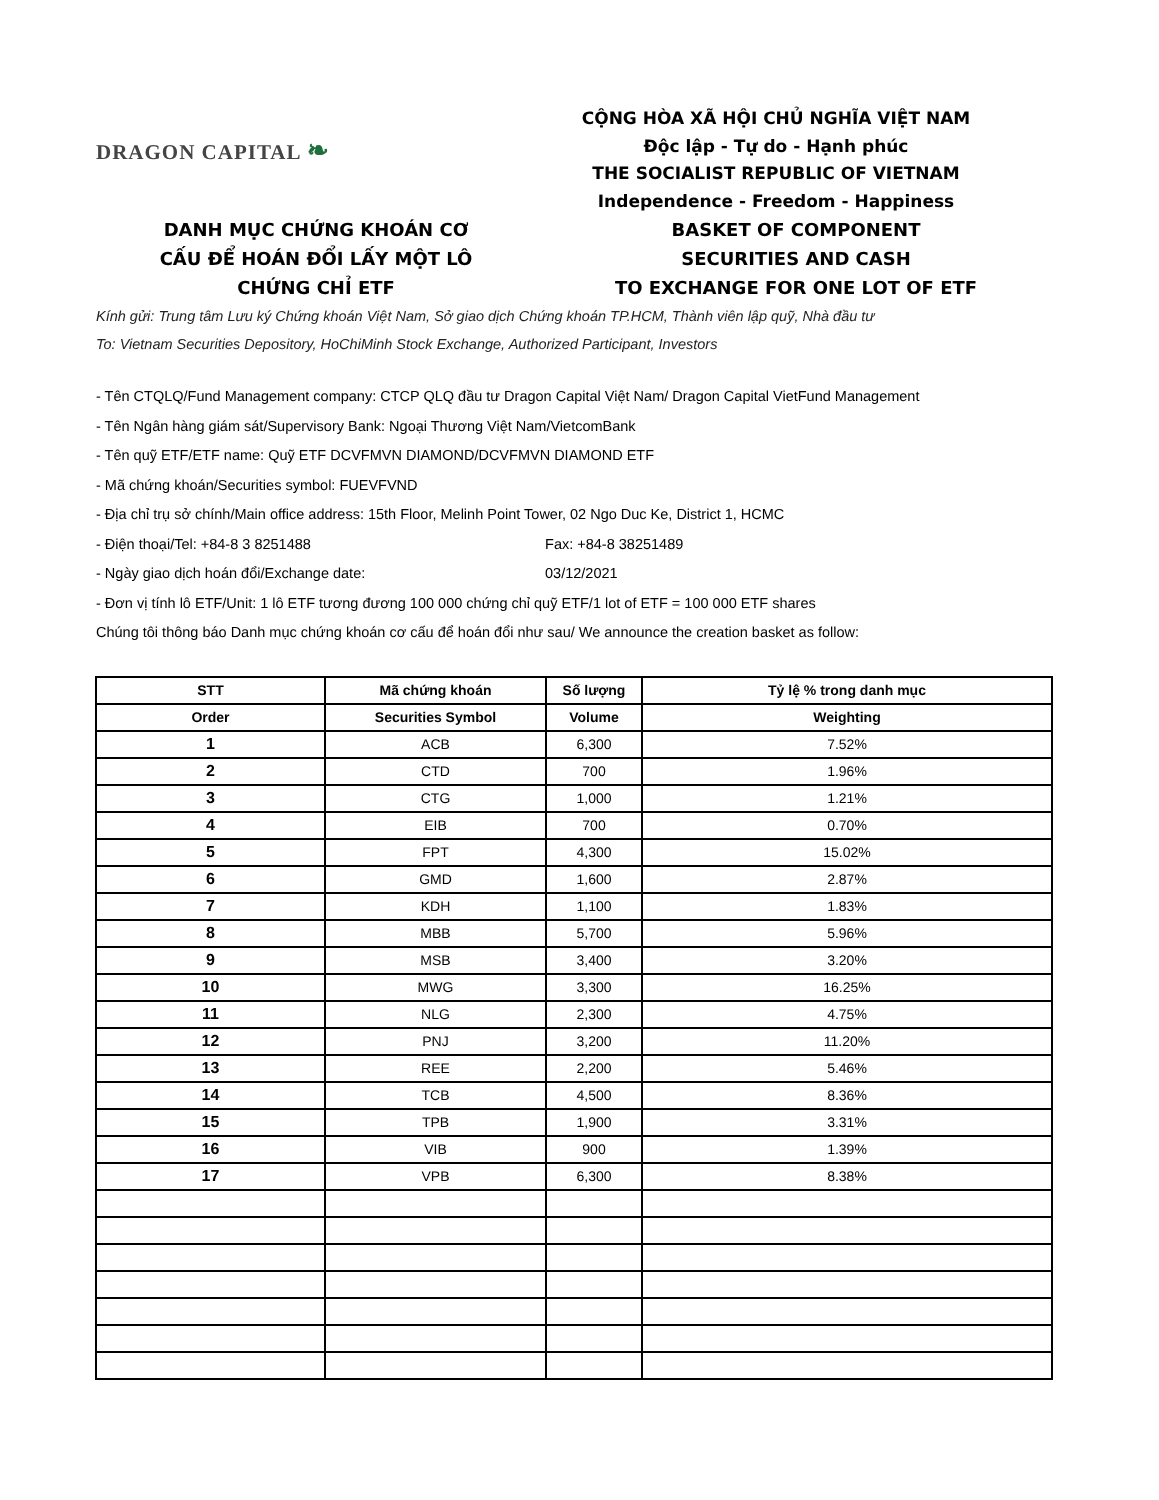DRAGON CAPITAL ❧
CỘNG HÒA XÃ HỘI CHỦ NGHĨA VIỆT NAM
Độc lập - Tự do - Hạnh phúc
THE SOCIALIST REPUBLIC OF VIETNAM
Independence - Freedom - Happiness
DANH MỤC CHỨNG KHOÁN CƠ
CẤU ĐỂ HOÁN ĐỔI LẤY MỘT LÔ
CHỨNG CHỈ ETF
BASKET OF COMPONENT
SECURITIES AND CASH
TO EXCHANGE FOR ONE LOT OF ETF
Kính gửi: Trung tâm Lưu ký Chứng khoán Việt Nam, Sở giao dịch Chứng khoán TP.HCM, Thành viên lập quỹ, Nhà đầu tư
To: Vietnam Securities Depository, HoChiMinh Stock Exchange, Authorized Participant, Investors
- Tên CTQLQ/Fund Management company: CTCP QLQ đầu tư Dragon Capital Việt Nam/ Dragon Capital VietFund Management
- Tên Ngân hàng giám sát/Supervisory Bank: Ngoại Thương Việt Nam/VietcomBank
- Tên quỹ ETF/ETF name: Quỹ ETF DCVFMVN DIAMOND/DCVFMVN DIAMOND ETF
- Mã chứng khoán/Securities symbol: FUEVFVND
- Địa chỉ trụ sở chính/Main office address: 15th Floor, Melinh Point Tower, 02 Ngo Duc Ke, District 1, HCMC
- Điện thoại/Tel: +84-8 3 8251488 Fax: +84-8 38251489
- Ngày giao dịch hoán đổi/Exchange date: 03/12/2021
- Đơn vị tính lô ETF/Unit: 1 lô ETF tương đương 100 000 chứng chỉ quỹ ETF/1 lot of ETF = 100 000 ETF shares
Chúng tôi thông báo Danh mục chứng khoán cơ cấu để hoán đổi như sau/ We announce the creation basket as follow:
| STT | Mã chứng khoán | Số lượng | Tỷ lệ % trong danh mục |
| --- | --- | --- | --- |
| Order | Securities Symbol | Volume | Weighting |
| 1 | ACB | 6,300 | 7.52% |
| 2 | CTD | 700 | 1.96% |
| 3 | CTG | 1,000 | 1.21% |
| 4 | EIB | 700 | 0.70% |
| 5 | FPT | 4,300 | 15.02% |
| 6 | GMD | 1,600 | 2.87% |
| 7 | KDH | 1,100 | 1.83% |
| 8 | MBB | 5,700 | 5.96% |
| 9 | MSB | 3,400 | 3.20% |
| 10 | MWG | 3,300 | 16.25% |
| 11 | NLG | 2,300 | 4.75% |
| 12 | PNJ | 3,200 | 11.20% |
| 13 | REE | 2,200 | 5.46% |
| 14 | TCB | 4,500 | 8.36% |
| 15 | TPB | 1,900 | 3.31% |
| 16 | VIB | 900 | 1.39% |
| 17 | VPB | 6,300 | 8.38% |